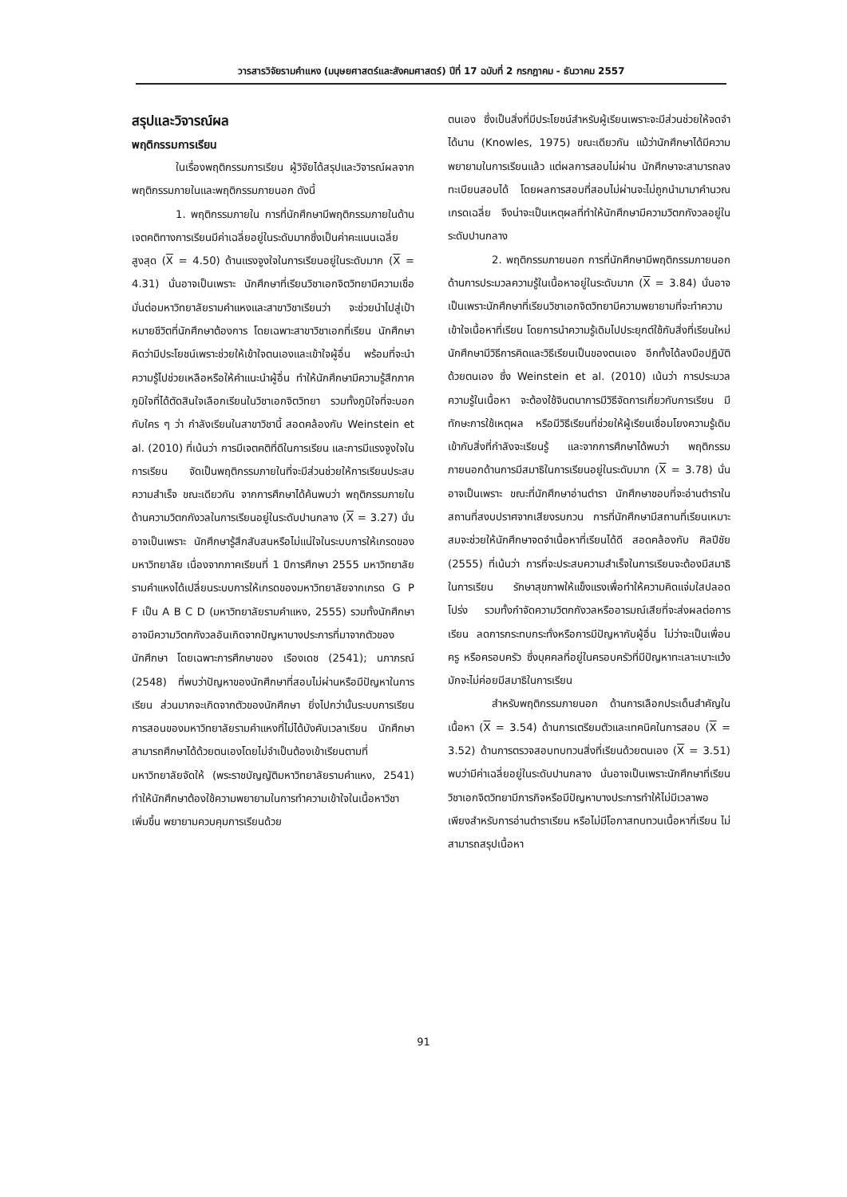วารสารวิจัยรามคำแหง (มนุษยศาสตร์และสังคมศาสตร์) ปีที่ 17 ฉบับที่ 2 กรกฎาคม - ธันวาคม 2557
สรุปและวิจารณ์ผล
พฤติกรรมการเรียน
ในเรื่องพฤติกรรมการเรียน ผู้วิจัยได้สรุปและวิจารณ์ผลจากพฤติกรรมภายในและพฤติกรรมภายนอก ดังนี้
1. พฤติกรรมภายใน การที่นักศึกษามีพฤติกรรมภายในด้านเจตคติทางการเรียนมีค่าเฉลี่ยอยู่ในระดับมากซึ่งเป็นค่าคะแนนเฉลี่ยสูงสุด (X = 4.50) ด้านแรงจูงใจในการเรียนอยู่ในระดับมาก (X = 4.31) นั่นอาจเป็นเพราะ นักศึกษาที่เรียนวิชาเอกจิตวิทยามีความเชื่อมั่นต่อมหาวิทยาลัยรามคำแหงและสาขาวิชาเรียนว่า จะช่วยนำไปสู่เป้าหมายชีวิตที่นักศึกษาต้องการ โดยเฉพาะสาขาวิชาเอกที่เรียน นักศึกษาคิดว่ามีประโยชน์เพราะช่วยให้เข้าใจตนเองและเข้าใจผู้อื่น พร้อมที่จะนำความรู้ไปช่วยเหลือหรือให้คำแนะนำผู้อื่น ทำให้นักศึกษามีความรู้สึกภาคภูมิใจที่ได้ตัดสินใจเลือกเรียนในวิชาเอกจิตวิทยา รวมทั้งภูมิใจที่จะบอกกับใคร ๆ ว่า กำลังเรียนในสาขาวิชานี้ สอดคล้องกับ Weinstein et al. (2010) ที่เน้นว่า การมีเจตคติที่ดีในการเรียน และการมีแรงจูงใจในการเรียน จัดเป็นพฤติกรรมภายในที่จะมีส่วนช่วยให้การเรียนประสบความสำเร็จ ขณะเดียวกัน จากการศึกษาได้ค้นพบว่า พฤติกรรมภายในด้านความวิตกกังวลในการเรียนอยู่ในระดับปานกลาง (X = 3.27) นั่นอาจเป็นเพราะ นักศึกษารู้สึกสับสนหรือไม่แน่ใจในระบบการให้เกรดของมหาวิทยาลัย เนื่องจากภาคเรียนที่ 1 ปีการศึกษา 2555 มหาวิทยาลัยรามคำแหงได้เปลี่ยนระบบการให้เกรดของมหาวิทยาลัยจากเกรด G P F เป็น A B C D (มหาวิทยาลัยรามคำแหง, 2555) รวมทั้งนักศึกษาอาจมีความวิตกกังวลอันเกิดจากปัญหาบางประการที่มาจากตัวของนักศึกษา โดยเฉพาะการศึกษาของ เรืองเดช (2541); นภาภรณ์ (2548) ที่พบว่าปัญหาของนักศึกษาที่สอบไม่ผ่านหรือมีปัญหาในการเรียน ส่วนมากจะเกิดจากตัวของนักศึกษา ยิ่งไปกว่านั้นระบบการเรียนการสอนของมหาวิทยาลัยรามคำแหงที่ไม่ได้บังคับเวลาเรียน นักศึกษาสามารถศึกษาได้ด้วยตนเองโดยไม่จำเป็นต้องเข้าเรียนตามที่มหาวิทยาลัยจัดให้ (พระราชบัญญัติมหาวิทยาลัยรามคำแหง, 2541) ทำให้นักศึกษาต้องใช้ความพยายามในการทำความเข้าใจในเนื้อหาวิชาเพิ่มขึ้น พยายามควบคุมการเรียนด้วย
ตนเอง ซึ่งเป็นสิ่งที่มีประโยชน์สำหรับผู้เรียนเพราะจะมีส่วนช่วยให้จดจำได้นาน (Knowles, 1975) ขณะเดียวกัน แม้ว่านักศึกษาได้มีความพยายามในการเรียนแล้ว แต่ผลการสอบไม่ผ่าน นักศึกษาจะสามารถลงทะเบียนสอบได้ โดยผลการสอบที่สอบไม่ผ่านจะไม่ถูกนำมามาคำนวณเกรดเฉลี่ย จึงน่าจะเป็นเหตุผลที่ทำให้นักศึกษามีความวิตกกังวลอยู่ในระดับปานกลาง
2. พฤติกรรมภายนอก การที่นักศึกษามีพฤติกรรมภายนอกด้านการประมวลความรู้ในเนื้อหาอยู่ในระดับมาก (X = 3.84) นั่นอาจเป็นเพราะนักศึกษาที่เรียนวิชาเอกจิตวิทยามีความพยายามที่จะทำความเข้าใจเนื้อหาที่เรียน โดยการนำความรู้เดิมไปประยุกต์ใช้กับสิ่งที่เรียนใหม่ นักศึกษามีวิธีการคิดและวิธีเรียนเป็นของตนเอง อีกทั้งได้ลงมือปฏิบัติด้วยตนเอง ซึ่ง Weinstein et al. (2010) เน้นว่า การประมวลความรู้ในเนื้อหา จะต้องใช้จินตนาการมีวิธีจัดการเกี่ยวกับการเรียน มีทักษะการใช้เหตุผล หรือมีวิธีเรียนที่ช่วยให้ผู้เรียนเชื่อมโยงความรู้เดิมเข้ากับสิ่งที่กำลังจะเรียนรู้ และจากการศึกษาได้พบว่า พฤติกรรมภายนอกด้านการมีสมาธิในการเรียนอยู่ในระดับมาก (X = 3.78) นั่นอาจเป็นเพราะ ขณะที่นักศึกษาอ่านตำรา นักศึกษาชอบที่จะอ่านตำราในสถานที่สงบปราศจากเสียงรบกวน การที่นักศึกษามีสถานที่เรียนเหมาะสมจะช่วยให้นักศึกษาจดจำเนื้อหาที่เรียนได้ดี สอดคล้องกับ ศิลปีชัย (2555) ที่เน้นว่า การที่จะประสบความสำเร็จในการเรียนจะต้องมีสมาธิในการเรียน รักษาสุขภาพให้แข็งแรงเพื่อทำให้ความคิดแจ่มใสปลอดโปร่ง รวมทั้งกำจัดความวิตกกังวลหรืออารมณ์เสียที่จะส่งผลต่อการเรียน ลดการกระทบกระทั่งหรือการมีปัญหากับผู้อื่น ไม่ว่าจะเป็นเพื่อน ครู หรือครอบครัว ซึ่งบุคคลที่อยู่ในครอบครัวที่มีปัญหาทะเลาะเบาะแว้ง มักจะไม่ค่อยมีสมาธิในการเรียน
สำหรับพฤติกรรมภายนอก ด้านการเลือกประเด็นสำคัญในเนื้อหา (X = 3.54) ด้านการเตรียมตัวและเทคนิคในการสอบ (X = 3.52) ด้านการตรวจสอบทบทวนสิ่งที่เรียนด้วยตนเอง (X = 3.51) พบว่ามีค่าเฉลี่ยอยู่ในระดับปานกลาง นั่นอาจเป็นเพราะนักศึกษาที่เรียนวิชาเอกจิตวิทยามีภารกิจหรือมีปัญหาบางประการทำให้ไม่มีเวลาพอเพียงสำหรับการอ่านตำราเรียน หรือไม่มีโอกาสทบทวนเนื้อหาที่เรียน ไม่สามารถสรุปเนื้อหา
91